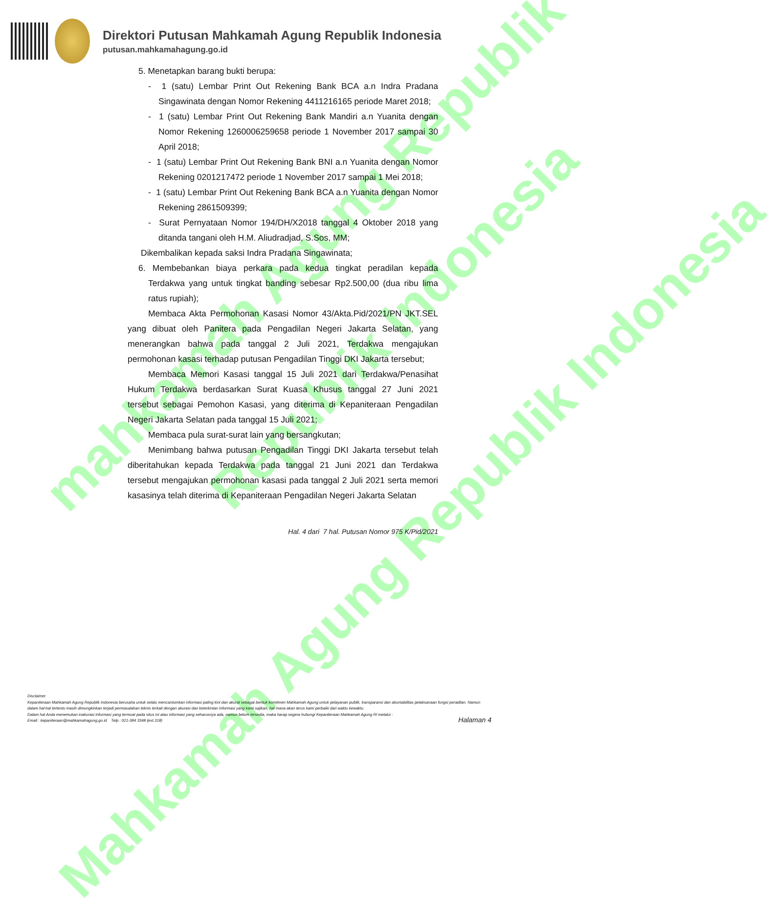mahkamah Agung Republik
Republik Indonesia
Mahkamah Agung Republik Indonesia
Direktori Putusan Mahkamah Agung Republik Indonesia
putusan.mahkamahagung.go.id
5. Menetapkan barang bukti berupa:
- 1 (satu) Lembar Print Out Rekening Bank BCA a.n Indra Pradana Singawinata dengan Nomor Rekening 4411216165 periode Maret 2018;
- 1 (satu) Lembar Print Out Rekening Bank Mandiri a.n Yuanita dengan Nomor Rekening 1260006259658 periode 1 November 2017 sampai 30 April 2018;
- 1 (satu) Lembar Print Out Rekening Bank BNI a.n Yuanita dengan Nomor Rekening 0201217472 periode 1 November 2017 sampai 1 Mei 2018;
- 1 (satu) Lembar Print Out Rekening Bank BCA a.n Yuanita dengan Nomor Rekening 2861509399;
- Surat Pernyataan Nomor 194/DH/X2018 tanggal 4 Oktober 2018 yang ditanda tangani oleh H.M. Aliudradjad, S.Sos, MM;
Dikembalikan kepada saksi Indra Pradana Singawinata;
6. Membebankan biaya perkara pada kedua tingkat peradilan kepada Terdakwa yang untuk tingkat banding sebesar Rp2.500,00 (dua ribu lima ratus rupiah);
Membaca Akta Permohonan Kasasi Nomor 43/Akta.Pid/2021/PN JKT.SEL yang dibuat oleh Panitera pada Pengadilan Negeri Jakarta Selatan, yang menerangkan bahwa pada tanggal 2 Juli 2021, Terdakwa mengajukan permohonan kasasi terhadap putusan Pengadilan Tinggi DKI Jakarta tersebut;
Membaca Memori Kasasi tanggal 15 Juli 2021 dari Terdakwa/Penasihat Hukum Terdakwa berdasarkan Surat Kuasa Khusus tanggal 27 Juni 2021 tersebut sebagai Pemohon Kasasi, yang diterima di Kepaniteraan Pengadilan Negeri Jakarta Selatan pada tanggal 15 Juli 2021;
Membaca pula surat-surat lain yang bersangkutan;
Menimbang bahwa putusan Pengadilan Tinggi DKI Jakarta tersebut telah diberitahukan kepada Terdakwa pada tanggal 21 Juni 2021 dan Terdakwa tersebut mengajukan permohonan kasasi pada tanggal 2 Juli 2021 serta memori kasasinya telah diterima di Kepaniteraan Pengadilan Negeri Jakarta Selatan
Hal. 4 dari 7 hal. Putusan Nomor 975 K/Pid/2021
Disclaimer
Kepaniteraan Mahkamah Agung Republik Indonesia berusaha untuk selalu mencantumkan informasi paling kini dan akurat sebagai bentuk komitmen Mahkamah Agung untuk pelayanan publik, transparansi dan akuntabilitas pelaksanaan fungsi peradilan. Namun dalam hal-hal tertentu masih dimungkinkan terjadi permasalahan teknis terkait dengan akurasi dan keterkinian informasi yang kami sajikan, hal mana akan terus kami perbaiki dari waktu kewaktu.
Dalam hal Anda menemukan inakurasi informasi yang termuat pada situs ini atau informasi yang seharusnya ada, namun belum tersedia, maka harap segera hubungi Kepaniteraan Mahkamah Agung RI melalui :
Email : kepaniteraan@mahkamahagung.go.id Telp : 021-384 3348 (ext.318)
Halaman 4